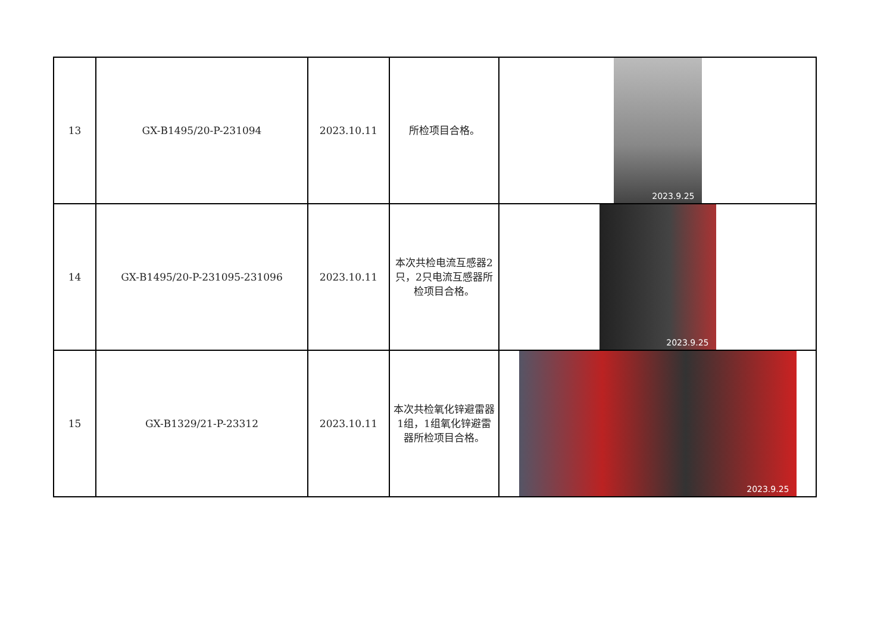| 13 | GX-B1495/20-P-231094 | 2023.10.11 | 所检项目合格。 | 2023.9.25 |
| 14 | GX-B1495/20-P-231095-231096 | 2023.10.11 | 本次共检电流互感器2只，2只电流互感器所检项目合格。 | 2023.9.25 |
| 15 | GX-B1329/21-P-23312 | 2023.10.11 | 本次共检氧化锌避雷器1组，1组氧化锌避雷器所检项目合格。 | 2023.9.25 |